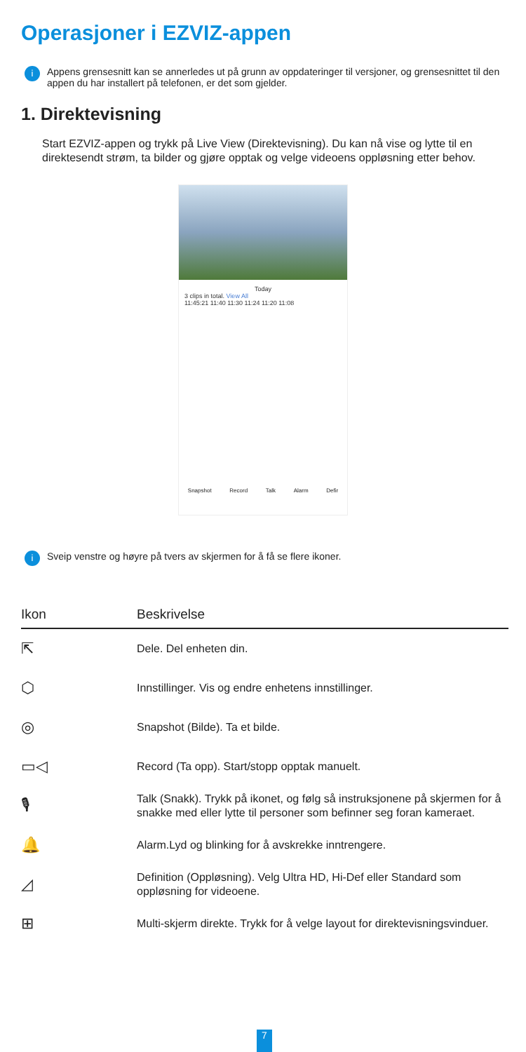Operasjoner i EZVIZ-appen
i Appens grensesnitt kan se annerledes ut på grunn av oppdateringer til versjoner, og grensesnittet til den appen du har installert på telefonen, er det som gjelder.
1. Direktevisning
Start EZVIZ-appen og trykk på Live View (Direktevisning). Du kan nå vise og lytte til en direktesendt strøm, ta bilder og gjøre opptak og velge videoens oppløsning etter behov.
Today
3 clips in total. View All
11:45:21 11:40 11:30 11:24 11:20 11:08
Snapshot Record Talk Alarm Defir
i Sveip venstre og høyre på tvers av skjermen for å få se flere ikoner.
| Ikon | Beskrivelse |
| --- | --- |
| ⇱ | Dele. Del enheten din. |
| ⬡ | Innstillinger. Vis og endre enhetens innstillinger. |
| ◎ | Snapshot (Bilde). Ta et bilde. |
| ▭◁ | Record (Ta opp). Start/stopp opptak manuelt. |
| 🎙 | Talk (Snakk). Trykk på ikonet, og følg så instruksjonene på skjermen for å snakke med eller lytte til personer som befinner seg foran kameraet. |
| 🔔 | Alarm.Lyd og blinking for å avskrekke inntrengere. |
| ◿ | Definition (Oppløsning). Velg Ultra HD, Hi-Def eller Standard som oppløsning for videoene. |
| ⊞ | Multi-skjerm direkte. Trykk for å velge layout for direktevisningsvinduer. |
7